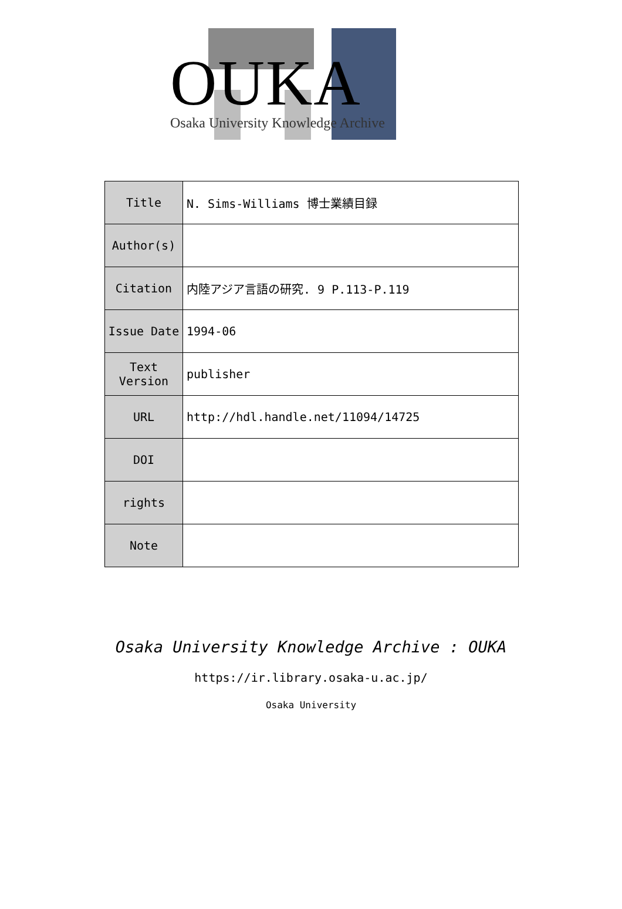OUKA
Osaka University Knowledge Archive
| Title | N. Sims-Williams 博士業績目録 |
| Author(s) | |
| Citation | 内陸アジア言語の研究. 9 P.113-P.119 |
| Issue Date | 1994-06 |
| Text Version | publisher |
| URL | http://hdl.handle.net/11094/14725 |
| DOI | |
| rights | |
| Note | |
Osaka University Knowledge Archive : OUKA
https://ir.library.osaka-u.ac.jp/
Osaka University